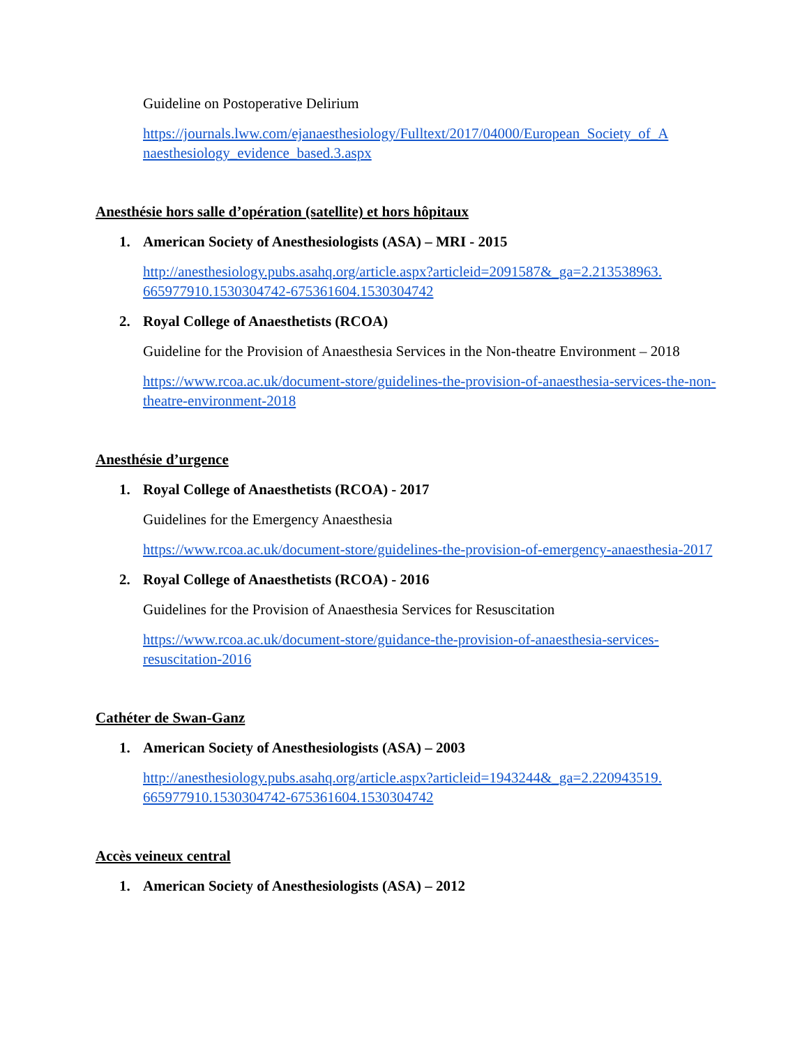Guideline on Postoperative Delirium
https://journals.lww.com/ejanaesthesiology/Fulltext/2017/04000/European_Society_of_A naesthesiology_evidence_based.3.aspx
Anesthésie hors salle d’opération (satellite) et hors hôpitaux
1. American Society of Anesthesiologists (ASA) – MRI - 2015
http://anesthesiology.pubs.asahq.org/article.aspx?articleid=2091587&_ga=2.213538963. 665977910.1530304742-675361604.1530304742
2. Royal College of Anaesthetists (RCOA)
Guideline for the Provision of Anaesthesia Services in the Non-theatre Environment – 2018
https://www.rcoa.ac.uk/document-store/guidelines-the-provision-of-anaesthesia-services-the-non-theatre-environment-2018
Anesthésie d’urgence
1. Royal College of Anaesthetists (RCOA) - 2017
Guidelines for the Emergency Anaesthesia
https://www.rcoa.ac.uk/document-store/guidelines-the-provision-of-emergency-anaesthesia-2017
2. Royal College of Anaesthetists (RCOA) - 2016
Guidelines for the Provision of Anaesthesia Services for Resuscitation
https://www.rcoa.ac.uk/document-store/guidance-the-provision-of-anaesthesia-services-resuscitation-2016
Cathéter de Swan-Ganz
1. American Society of Anesthesiologists (ASA) – 2003
http://anesthesiology.pubs.asahq.org/article.aspx?articleid=1943244&_ga=2.220943519. 665977910.1530304742-675361604.1530304742
Accès veineux central
1. American Society of Anesthesiologists (ASA) – 2012